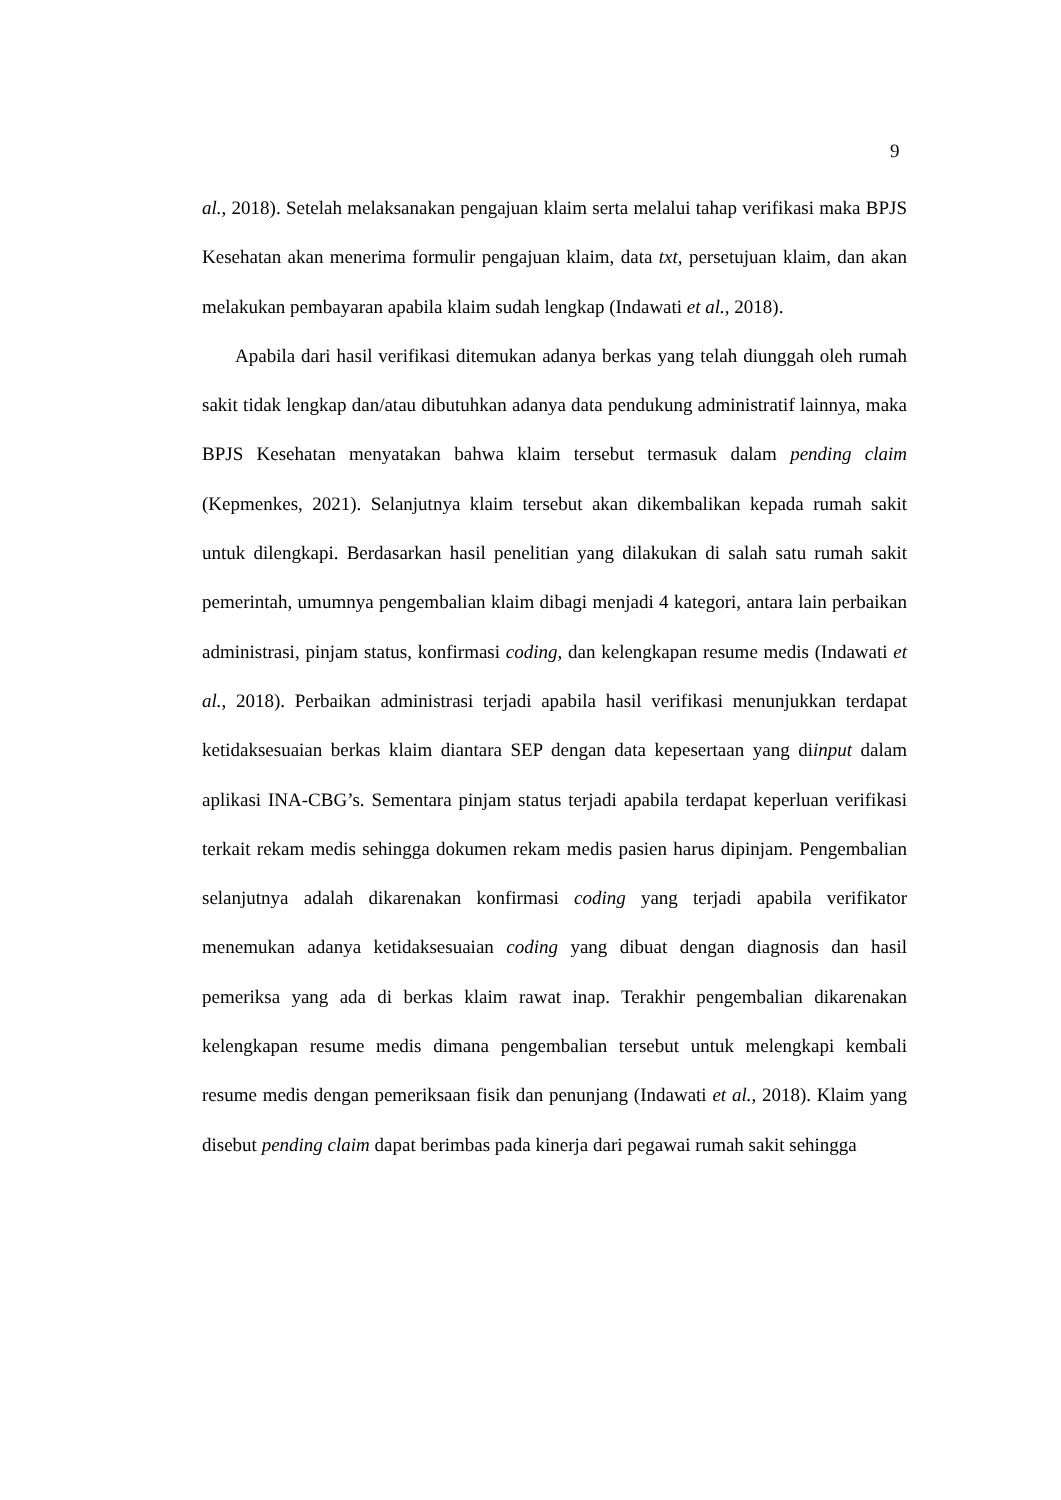9
al., 2018). Setelah melaksanakan pengajuan klaim serta melalui tahap verifikasi maka BPJS Kesehatan akan menerima formulir pengajuan klaim, data txt, persetujuan klaim, dan akan melakukan pembayaran apabila klaim sudah lengkap (Indawati et al., 2018).
Apabila dari hasil verifikasi ditemukan adanya berkas yang telah diunggah oleh rumah sakit tidak lengkap dan/atau dibutuhkan adanya data pendukung administratif lainnya, maka BPJS Kesehatan menyatakan bahwa klaim tersebut termasuk dalam pending claim (Kepmenkes, 2021). Selanjutnya klaim tersebut akan dikembalikan kepada rumah sakit untuk dilengkapi. Berdasarkan hasil penelitian yang dilakukan di salah satu rumah sakit pemerintah, umumnya pengembalian klaim dibagi menjadi 4 kategori, antara lain perbaikan administrasi, pinjam status, konfirmasi coding, dan kelengkapan resume medis (Indawati et al., 2018). Perbaikan administrasi terjadi apabila hasil verifikasi menunjukkan terdapat ketidaksesuaian berkas klaim diantara SEP dengan data kepesertaan yang diinput dalam aplikasi INA-CBG’s. Sementara pinjam status terjadi apabila terdapat keperluan verifikasi terkait rekam medis sehingga dokumen rekam medis pasien harus dipinjam. Pengembalian selanjutnya adalah dikarenakan konfirmasi coding yang terjadi apabila verifikator menemukan adanya ketidaksesuaian coding yang dibuat dengan diagnosis dan hasil pemeriksa yang ada di berkas klaim rawat inap. Terakhir pengembalian dikarenakan kelengkapan resume medis dimana pengembalian tersebut untuk melengkapi kembali resume medis dengan pemeriksaan fisik dan penunjang (Indawati et al., 2018). Klaim yang disebut pending claim dapat berimbas pada kinerja dari pegawai rumah sakit sehingga